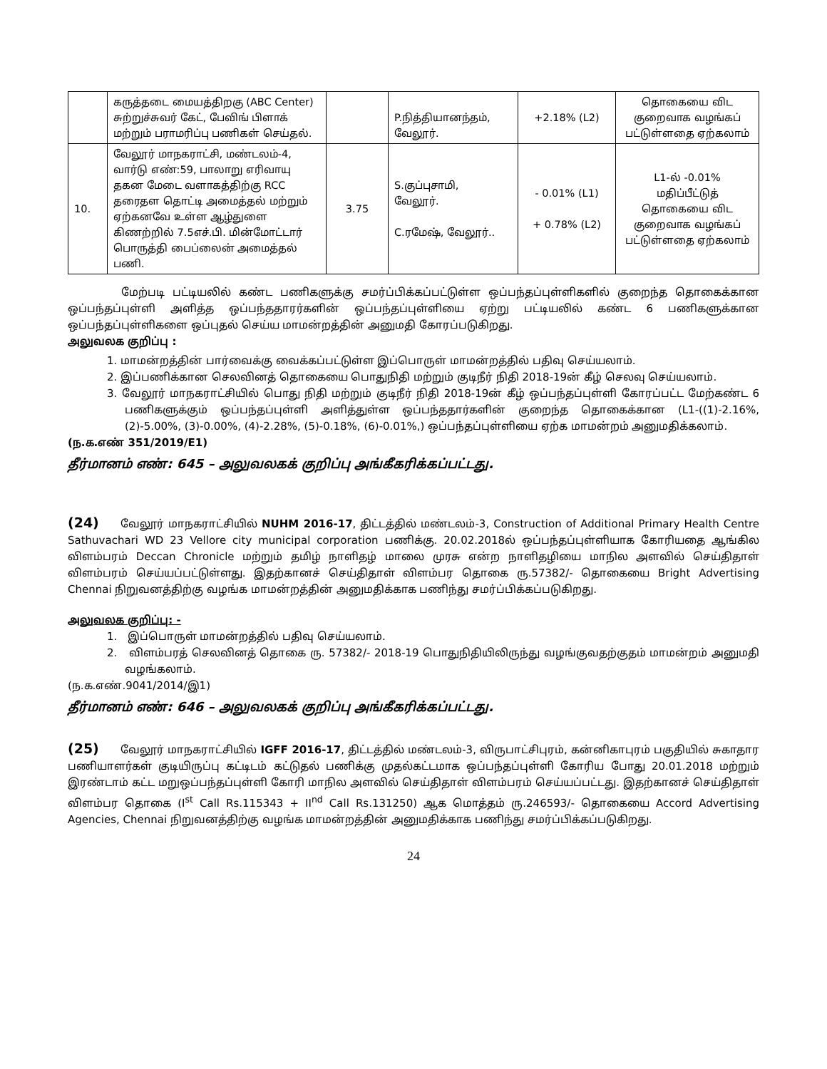| | கருத்தடை மையத்திறகு (ABC Center) சுற்றுச்சுவர் கேட், பேவிங் பிளாக் மற்றும் பராமரிப்பு பணிகள் செய்தல். | | P.நித்தியானந்தம், வேலூர். | +2.18% (L2) | தொகையை விட குறைவாக வழங்கப் பட்டுள்ளதை ஏற்கலாம் |
| 10. | வேலூர் மாநகராட்சி, மண்டலம்-4, வார்டு எண்:59, பாலாறு எரிவாயு தகன மேடை வளாகத்திற்கு RCC தரைதள தொட்டி அமைத்தல் மற்றும் ஏற்கனவே உள்ள ஆழ்துளை கிணற்றில் 7.5எச்.பி. மின்மோட்டார் பொருத்தி பைப்லைன் அமைத்தல் பணி. | 3.75 | S.குப்புசாமி, வேலூர். C.ரமேஷ், வேலூர்.. | - 0.01% (L1) + 0.78% (L2) | L1-ல் -0.01% மதிப்பீட்டுத் தொகையை விட குறைவாக வழங்கப் பட்டுள்ளதை ஏற்கலாம் |
மேற்படி பட்டியலில் கண்ட பணிகளுக்கு சமர்ப்பிக்கப்பட்டுள்ள ஒப்பந்தப்புள்ளிகளில் குறைந்த தொகைக்கான ஒப்பந்தப்புள்ளி அளித்த ஒப்பந்ததாரர்களின் ஒப்பந்தப்புள்ளியை ஏற்று பட்டியலில் கண்ட 6 பணிகளுக்கான ஒப்பந்தப்புள்ளிகளை ஒப்புதல் செய்ய மாமன்றத்தின் அனுமதி கோரப்படுகிறது.
அலுவலக குறிப்பு :
1. மாமன்றத்தின் பார்வைக்கு வைக்கப்பட்டுள்ள இப்பொருள் மாமன்றத்தில் பதிவு செய்யலாம்.
2. இப்பணிக்கான செலவினத் தொகையை பொதுநிதி மற்றும் குடிநீர் நிதி 2018-19ன் கீழ் செலவு செய்யலாம்.
3. வேலூர் மாநகராட்சியில் பொது நிதி மற்றும் குடிநீர் நிதி 2018-19ன் கீழ் ஒப்பந்தப்புள்ளி கோரப்பட்ட மேற்கண்ட 6 பணிகளுக்கும் ஒப்பந்தப்புள்ளி அளித்துள்ள ஒப்பந்ததார்களின் குறைந்த தொகைக்கான (L1-((1)-2.16%, (2)-5.00%, (3)-0.00%, (4)-2.28%, (5)-0.18%, (6)-0.01%,) ஒப்பந்தப்புள்ளியை ஏற்க மாமன்றம் அனுமதிக்கலாம்.
(ந.க.எண் 351/2019/E1)
தீர்மானம் எண்: 645 – அலுவலகக் குறிப்பு அங்கீகரிக்கப்பட்டது.
(24) வேலூர் மாநகராட்சியில் NUHM 2016-17, திட்டத்தில் மண்டலம்-3, Construction of Additional Primary Health Centre Sathuvachari WD 23 Vellore city municipal corporation பணிக்கு. 20.02.2018ல் ஒப்பந்தப்புள்ளியாக கோரியதை ஆங்கில விளம்பரம் Deccan Chronicle மற்றும் தமிழ் நாளிதழ் மாலை முரசு என்ற நாளிதழியை மாநில அளவில் செய்திதாள் விளம்பரம் செய்யப்பட்டுள்ளது. இதற்கானச் செய்திதாள் விளம்பர தொகை ரு.57382/- தொகையை Bright Advertising Chennai நிறுவனத்திற்கு வழங்க மாமன்றத்தின் அனுமதிக்காக பணிந்து சமர்ப்பிக்கப்படுகிறது.
அலுவலக குறிப்பு: -
1. இப்பொருள் மாமன்றத்தில் பதிவு செய்யலாம்.
2. விளம்பரத் செலவினத் தொகை ரு. 57382/- 2018-19 பொதுநிதியிலிருந்து வழங்குவதற்குதம் மாமன்றம் அனுமதி வழங்கலாம்.
(ந.க.எண்.9041/2014/இ1)
தீர்மானம் எண்: 646 – அலுவலகக் குறிப்பு அங்கீகரிக்கப்பட்டது.
(25) வேலூர் மாநகராட்சியில் IGFF 2016-17, திட்டத்தில் மண்டலம்-3, விருபாட்சிபுரம், கன்னிகாபுரம் பகுதியில் சுகாதார பணியாளர்கள் குடியிருப்பு கட்டிடம் கட்டுதல் பணிக்கு முதல்கட்டமாக ஒப்பந்தப்புள்ளி கோரிய போது 20.01.2018 மற்றும் இரண்டாம் கட்ட மறுஒப்பந்தப்புள்ளி கோரி மாநில அளவில் செய்திதாள் விளம்பரம் செய்யப்பட்டது. இதற்கானச் செய்திதாள் விளம்பர தொகை (I<sup>st</sup> Call Rs.115343 + II<sup>nd</sup> Call Rs.131250) ஆக மொத்தம் ரு.246593/- தொகையை Accord Advertising Agencies, Chennai நிறுவனத்திற்கு வழங்க மாமன்றத்தின் அனுமதிக்காக பணிந்து சமர்ப்பிக்கப்படுகிறது.
24